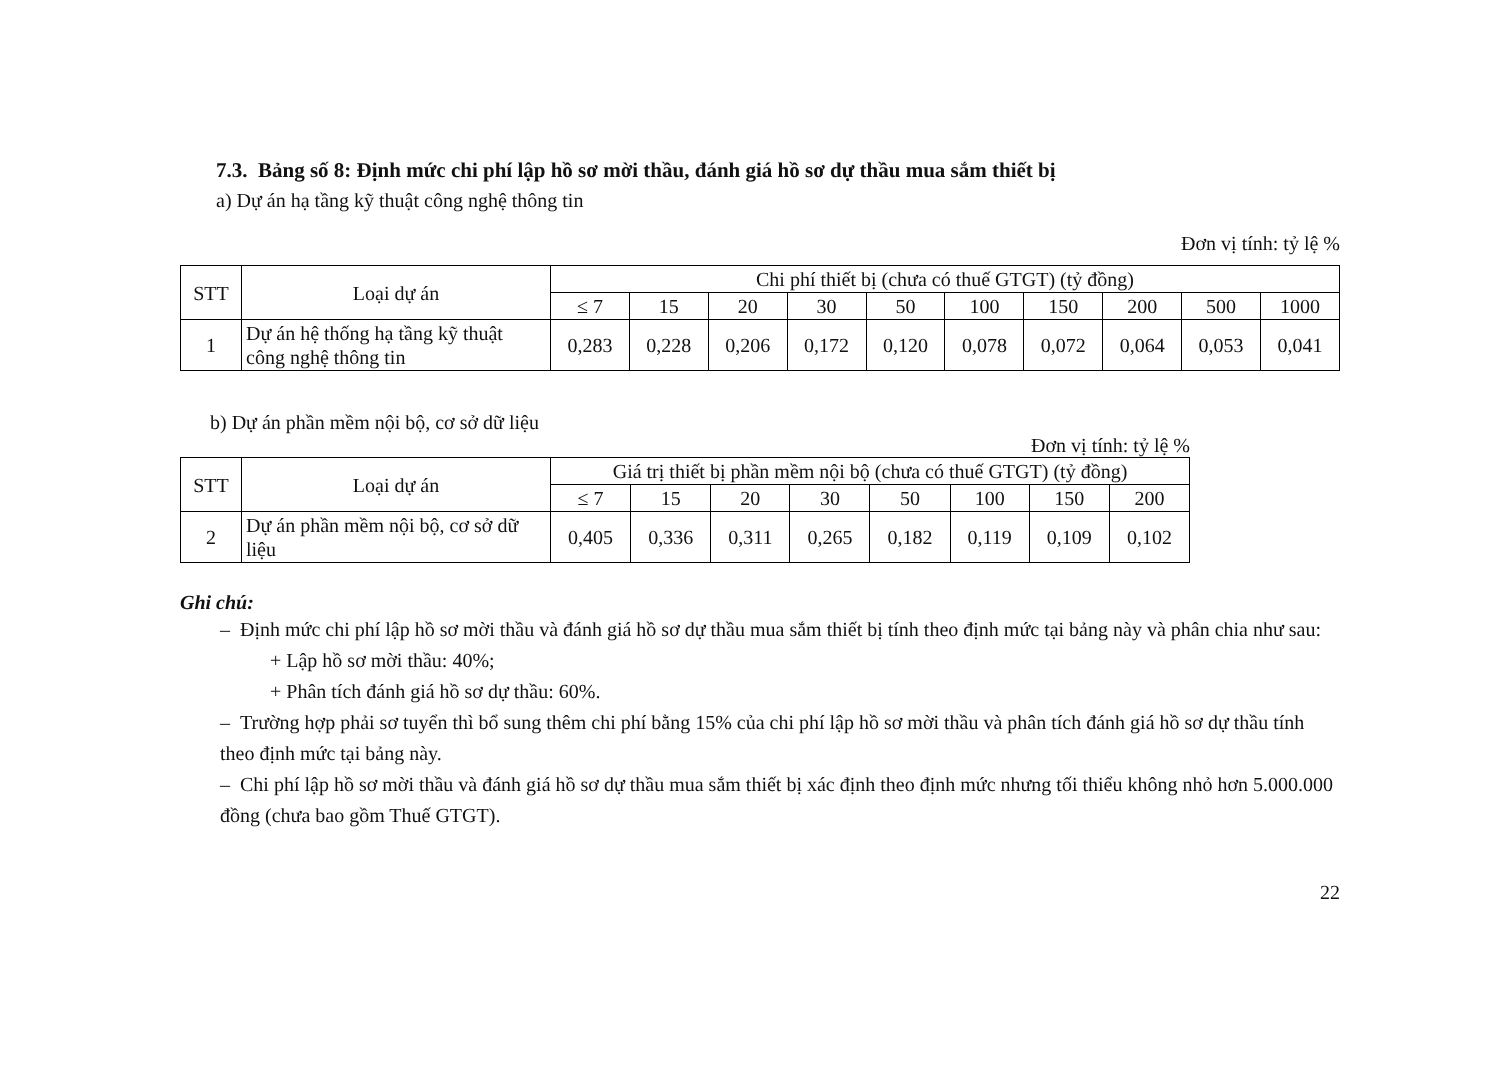7.3. Bảng số 8: Định mức chi phí lập hồ sơ mời thầu, đánh giá hồ sơ dự thầu mua sắm thiết bị
a) Dự án hạ tầng kỹ thuật công nghệ thông tin
Đơn vị tính: tỷ lệ %
| STT | Loại dự án | Chi phí thiết bị (chưa có thuế GTGT) (tỷ đồng) | | | | | | | | | |
| --- | --- | --- | --- | --- | --- | --- | --- | --- | --- | --- | --- |
| | | ≤ 7 | 15 | 20 | 30 | 50 | 100 | 150 | 200 | 500 | 1000 |
| 1 | Dự án hệ thống hạ tầng kỹ thuật công nghệ thông tin | 0,283 | 0,228 | 0,206 | 0,172 | 0,120 | 0,078 | 0,072 | 0,064 | 0,053 | 0,041 |
b) Dự án phần mềm nội bộ, cơ sở dữ liệu
Đơn vị tính: tỷ lệ %
| STT | Loại dự án | Giá trị thiết bị phần mềm nội bộ (chưa có thuế GTGT) (tỷ đồng) | | | | | | | |
| --- | --- | --- | --- | --- | --- | --- | --- | --- | --- |
| | | ≤ 7 | 15 | 20 | 30 | 50 | 100 | 150 | 200 |
| 2 | Dự án phần mềm nội bộ, cơ sở dữ liệu | 0,405 | 0,336 | 0,311 | 0,265 | 0,182 | 0,119 | 0,109 | 0,102 |
Ghi chú:
– Định mức chi phí lập hồ sơ mời thầu và đánh giá hồ sơ dự thầu mua sắm thiết bị tính theo định mức tại bảng này và phân chia như sau:
+ Lập hồ sơ mời thầu: 40%;
+ Phân tích đánh giá hồ sơ dự thầu: 60%.
– Trường hợp phải sơ tuyển thì bổ sung thêm chi phí bằng 15% của chi phí lập hồ sơ mời thầu và phân tích đánh giá hồ sơ dự thầu tính theo định mức tại bảng này.
– Chi phí lập hồ sơ mời thầu và đánh giá hồ sơ dự thầu mua sắm thiết bị xác định theo định mức nhưng tối thiểu không nhỏ hơn 5.000.000 đồng (chưa bao gồm Thuế GTGT).
22